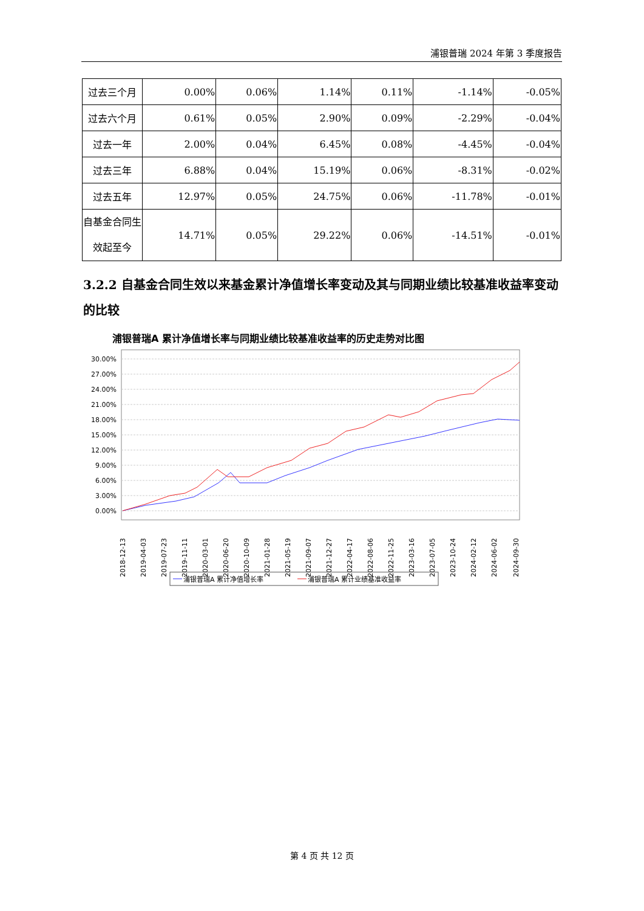浦银普瑞 2024 年第 3 季度报告
| 过去三个月 | 0.00% | 0.06% | 1.14% | 0.11% | -1.14% | -0.05% |
| 过去六个月 | 0.61% | 0.05% | 2.90% | 0.09% | -2.29% | -0.04% |
| 过去一年 | 2.00% | 0.04% | 6.45% | 0.08% | -4.45% | -0.04% |
| 过去三年 | 6.88% | 0.04% | 15.19% | 0.06% | -8.31% | -0.02% |
| 过去五年 | 12.97% | 0.05% | 24.75% | 0.06% | -11.78% | -0.01% |
| 自基金合同生效起至今 | 14.71% | 0.05% | 29.22% | 0.06% | -14.51% | -0.01% |
3.2.2 自基金合同生效以来基金累计净值增长率变动及其与同期业绩比较基准收益率变动的比较
浦银普瑞A 累计净值增长率与同期业绩比较基准收益率的历史走势对比图
30.00%
27.00%
24.00%
21.00%
18.00%
15.00%
12.00%
9.00%
6.00%
3.00%
0.00%
2018-12-13
2019-04-03
2019-07-23
2019-11-11
2020-03-01
2020-06-20
2020-10-09
2021-01-28
2021-05-19
2021-09-07
2021-12-27
2022-04-17
2022-08-06
2022-11-25
2023-03-16
2023-07-05
2023-10-24
2024-02-12
2024-06-02
2024-09-30
浦银普瑞A 累计净值增长率
浦银普瑞A 累计业绩基准收益率
第 4 页 共 12 页